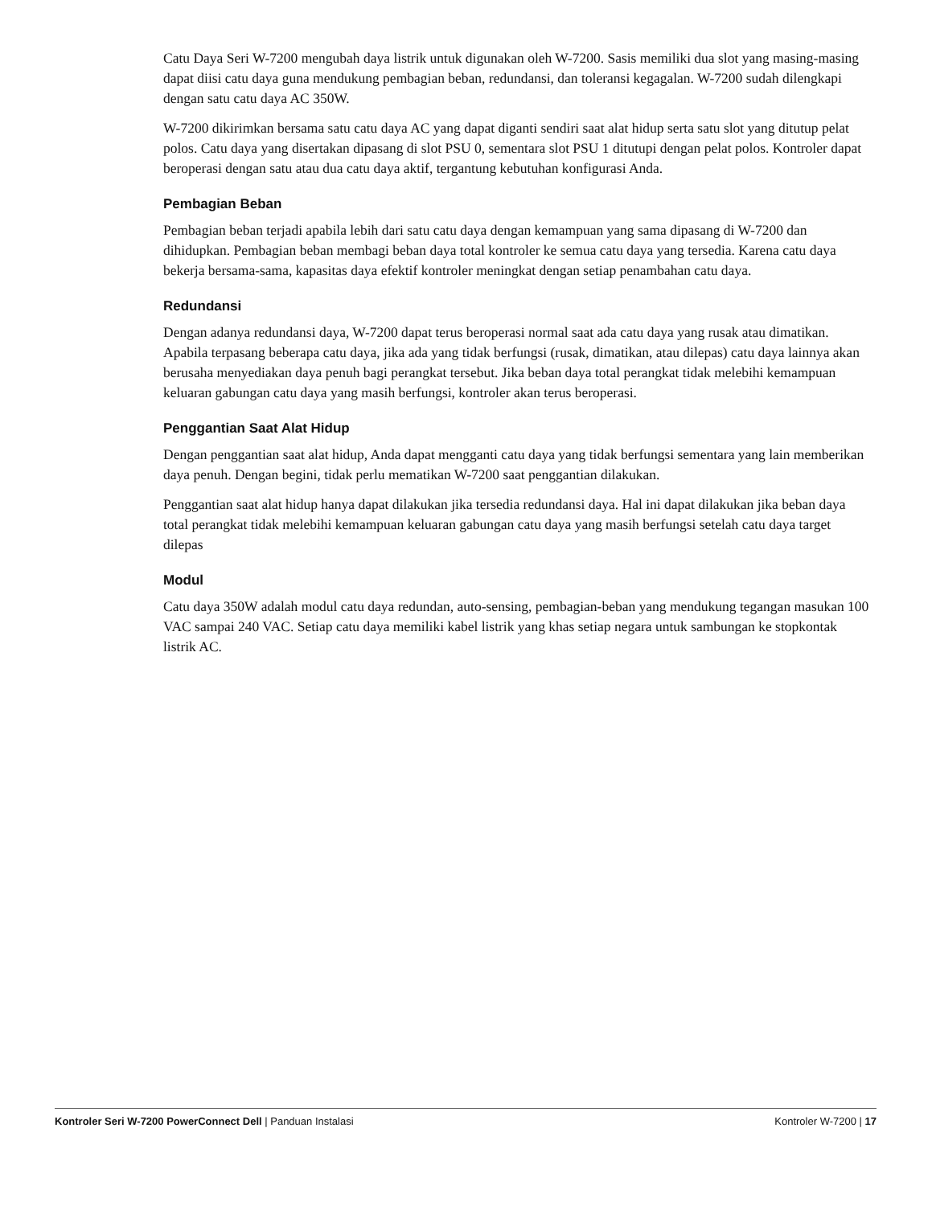Catu Daya Seri W-7200 mengubah daya listrik untuk digunakan oleh W-7200. Sasis memiliki dua slot yang masing-masing dapat diisi catu daya guna mendukung pembagian beban, redundansi, dan toleransi kegagalan. W-7200 sudah dilengkapi dengan satu catu daya AC 350W.
W-7200 dikirimkan bersama satu catu daya AC yang dapat diganti sendiri saat alat hidup serta satu slot yang ditutup pelat polos. Catu daya yang disertakan dipasang di slot PSU 0, sementara slot PSU 1 ditutupi dengan pelat polos. Kontroler dapat beroperasi dengan satu atau dua catu daya aktif, tergantung kebutuhan konfigurasi Anda.
Pembagian Beban
Pembagian beban terjadi apabila lebih dari satu catu daya dengan kemampuan yang sama dipasang di W-7200 dan dihidupkan. Pembagian beban membagi beban daya total kontroler ke semua catu daya yang tersedia. Karena catu daya bekerja bersama-sama, kapasitas daya efektif kontroler meningkat dengan setiap penambahan catu daya.
Redundansi
Dengan adanya redundansi daya, W-7200 dapat terus beroperasi normal saat ada catu daya yang rusak atau dimatikan. Apabila terpasang beberapa catu daya, jika ada yang tidak berfungsi (rusak, dimatikan, atau dilepas) catu daya lainnya akan berusaha menyediakan daya penuh bagi perangkat tersebut. Jika beban daya total perangkat tidak melebihi kemampuan keluaran gabungan catu daya yang masih berfungsi, kontroler akan terus beroperasi.
Penggantian Saat Alat Hidup
Dengan penggantian saat alat hidup, Anda dapat mengganti catu daya yang tidak berfungsi sementara yang lain memberikan daya penuh. Dengan begini, tidak perlu mematikan W-7200 saat penggantian dilakukan.
Penggantian saat alat hidup hanya dapat dilakukan jika tersedia redundansi daya. Hal ini dapat dilakukan jika beban daya total perangkat tidak melebihi kemampuan keluaran gabungan catu daya yang masih berfungsi setelah catu daya target dilepas
Modul
Catu daya 350W adalah modul catu daya redundan, auto-sensing, pembagian-beban yang mendukung tegangan masukan 100 VAC sampai 240 VAC. Setiap catu daya memiliki kabel listrik yang khas setiap negara untuk sambungan ke stopkontak listrik AC.
Kontroler Seri W-7200 PowerConnect Dell | Panduan Instalasi Kontroler W-7200 | 17